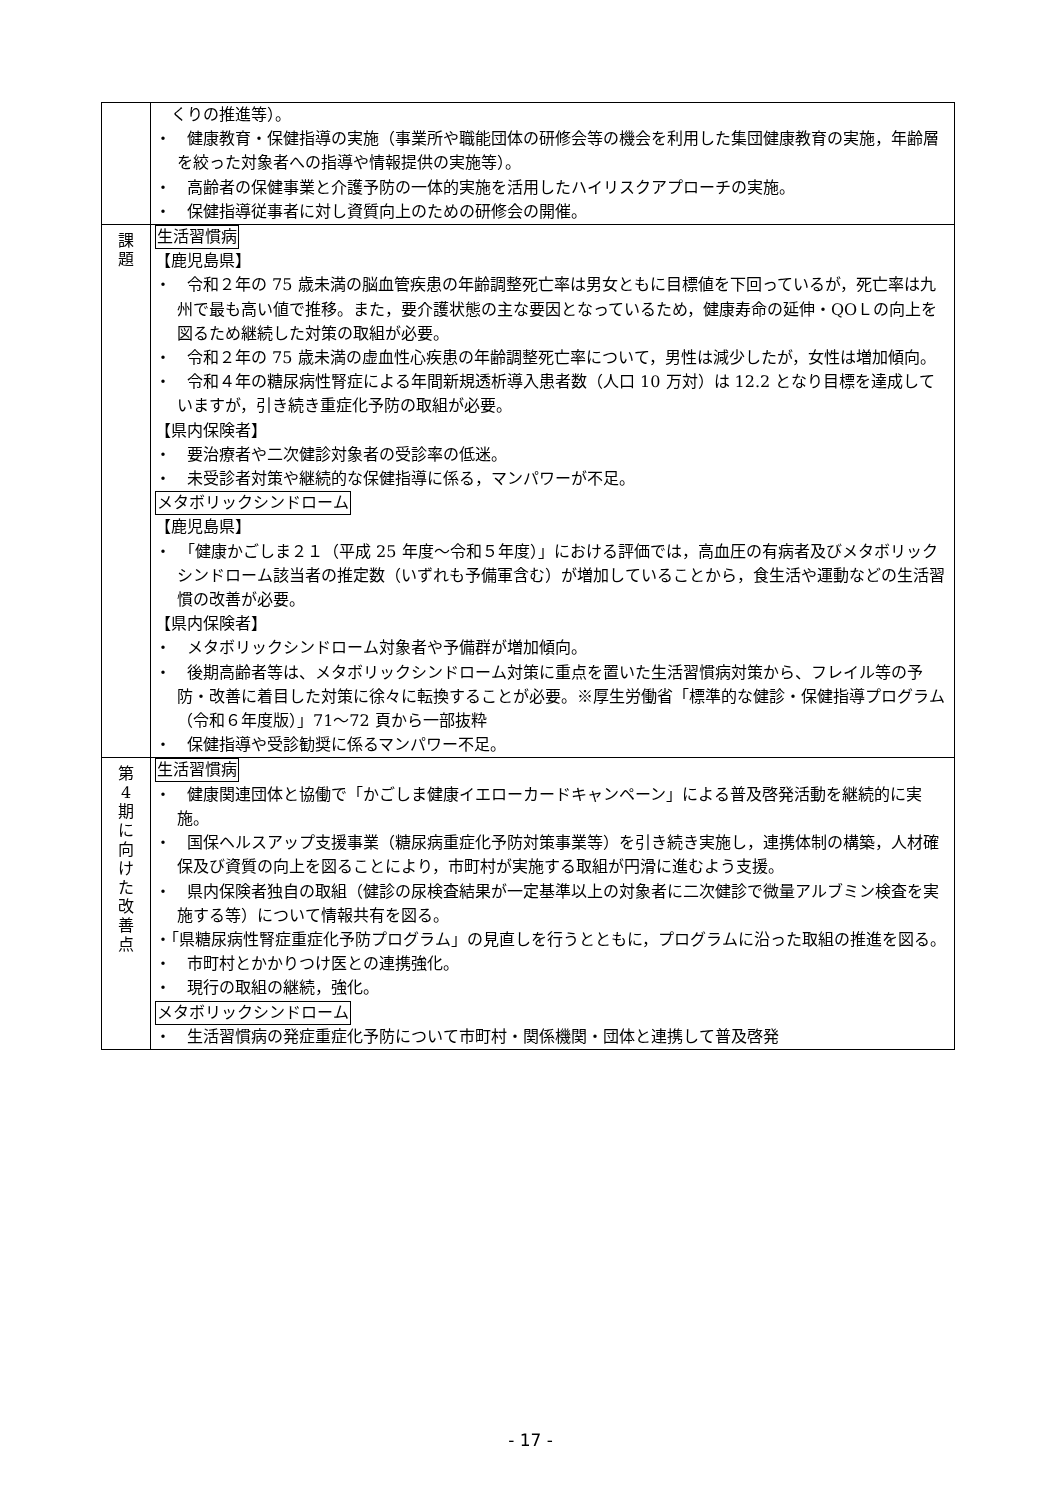| | くりの推進等）。 ・ 健康教育・保健指導の実施（事業所や職能団体の研修会等の機会を利用した集団健康教育の実施，年齢層を絞った対象者への指導や情報提供の実施等）。 ・ 高齢者の保健事業と介護予防の一体的実施を活用したハイリスクアプローチの実施。 ・ 保健指導従事者に対し資質向上のための研修会の開催。 |
| 課 題 | 生活習慣病 【鹿児島県】 ・ 令和２年の 75 歳未満の脳血管疾患の年齢調整死亡率は男女ともに目標値を下回っているが，死亡率は九州で最も高い値で推移。また，要介護状態の主な要因となっているため，健康寿命の延伸・QOＬの向上を図るため継続した対策の取組が必要。 ・ 令和２年の 75 歳未満の虚血性心疾患の年齢調整死亡率について，男性は減少したが，女性は増加傾向。 ・ 令和４年の糖尿病性腎症による年間新規透析導入患者数（人口 10 万対）は 12.2 となり目標を達成していますが，引き続き重症化予防の取組が必要。 【県内保険者】 ・ 要治療者や二次健診対象者の受診率の低迷。 ・ 未受診者対策や継続的な保健指導に係る，マンパワーが不足。 メタボリックシンドローム 【鹿児島県】 ・ 「健康かごしま２１（平成 25 年度～令和５年度）」における評価では，高血圧の有病者及びメタボリックシンドローム該当者の推定数（いずれも予備軍含む）が増加していることから，食生活や運動などの生活習慣の改善が必要。 【県内保険者】 ・ メタボリックシンドローム対象者や予備群が増加傾向。 ・ 後期高齢者等は、メタボリックシンドローム対策に重点を置いた生活習慣病対策から、フレイル等の予防・改善に着目した対策に徐々に転換することが必要。※厚生労働省「標準的な健診・保健指導プログラム（令和６年度版）」71～72 頁から一部抜粋 ・ 保健指導や受診勧奨に係るマンパワー不足。 |
| 第 4 期 に 向 け た 改 善 点 | 生活習慣病 ・ 健康関連団体と協働で「かごしま健康イエローカードキャンペーン」による普及啓発活動を継続的に実施。 ・ 国保ヘルスアップ支援事業（糖尿病重症化予防対策事業等）を引き続き実施し，連携体制の構築，人材確保及び資質の向上を図ることにより，市町村が実施する取組が円滑に進むよう支援。 ・ 県内保険者独自の取組（健診の尿検査結果が一定基準以上の対象者に二次健診で微量アルブミン検査を実施する等）について情報共有を図る。 ・「県糖尿病性腎症重症化予防プログラム」の見直しを行うとともに，プログラムに沿った取組の推進を図る。 ・ 市町村とかかりつけ医との連携強化。 ・ 現行の取組の継続，強化。 メタボリックシンドローム ・ 生活習慣病の発症重症化予防について市町村・関係機関・団体と連携して普及啓発 |
- 17 -